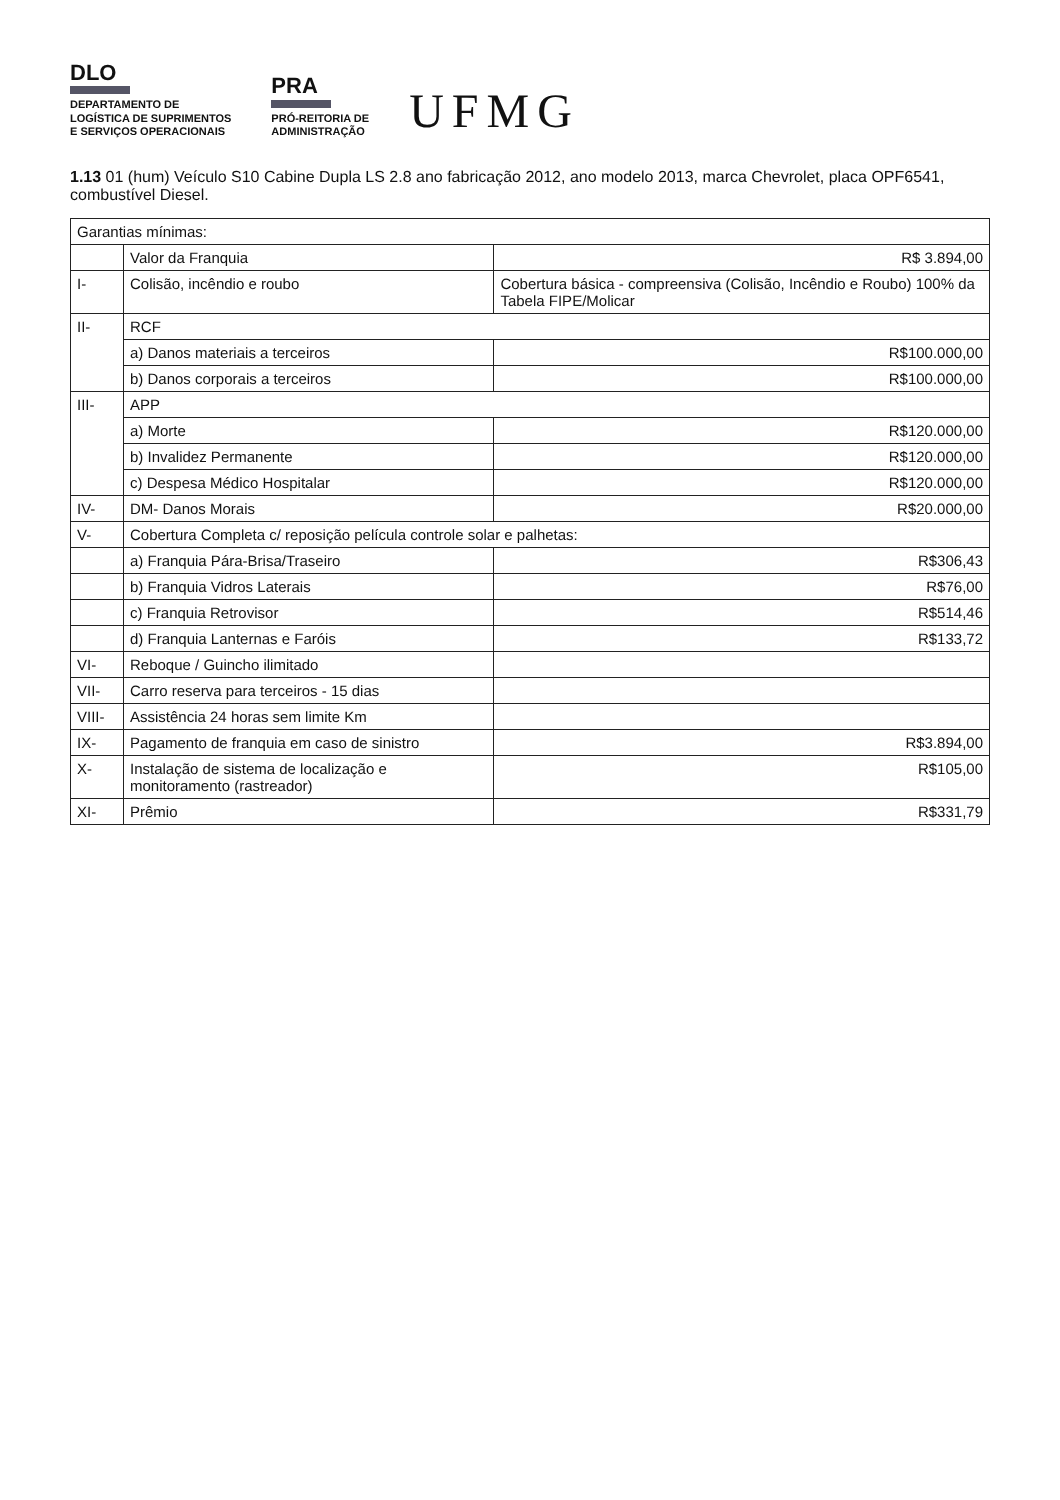DLO
DEPARTAMENTO DE
LOGÍSTICA DE SUPRIMENTOS
E SERVIÇOS OPERACIONAIS
PRA
PRÓ-REITORIA DE
ADMINISTRAÇÃO
UFMG
1.13 01 (hum) Veículo S10 Cabine Dupla LS 2.8 ano fabricação 2012, ano modelo 2013, marca Chevrolet, placa OPF6541, combustível Diesel.
| Garantias mínimas: | | |
| | Valor da Franquia | R$ 3.894,00 |
| I- | Colisão, incêndio e roubo | Cobertura básica - compreensiva (Colisão, Incêndio e Roubo) 100% da Tabela FIPE/Molicar |
| II- | RCF | |
| | a) Danos materiais a terceiros | R$100.000,00 |
| | b) Danos corporais a terceiros | R$100.000,00 |
| III- | APP | |
| | a) Morte | R$120.000,00 |
| | b) Invalidez Permanente | R$120.000,00 |
| | c) Despesa Médico Hospitalar | R$120.000,00 |
| IV- | DM- Danos Morais | R$20.000,00 |
| V- | Cobertura Completa c/ reposição película controle solar e palhetas: | |
| | a) Franquia Pára-Brisa/Traseiro | R$306,43 |
| | b) Franquia Vidros Laterais | R$76,00 |
| | c) Franquia Retrovisor | R$514,46 |
| | d) Franquia Lanternas e Faróis | R$133,72 |
| VI- | Reboque / Guincho ilimitado | |
| VII- | Carro reserva para terceiros - 15 dias | |
| VIII- | Assistência 24 horas sem limite Km | |
| IX- | Pagamento de franquia em caso de sinistro | R$3.894,00 |
| X- | Instalação de sistema de localização e monitoramento (rastreador) | R$105,00 |
| XI- | Prêmio | R$331,79 |